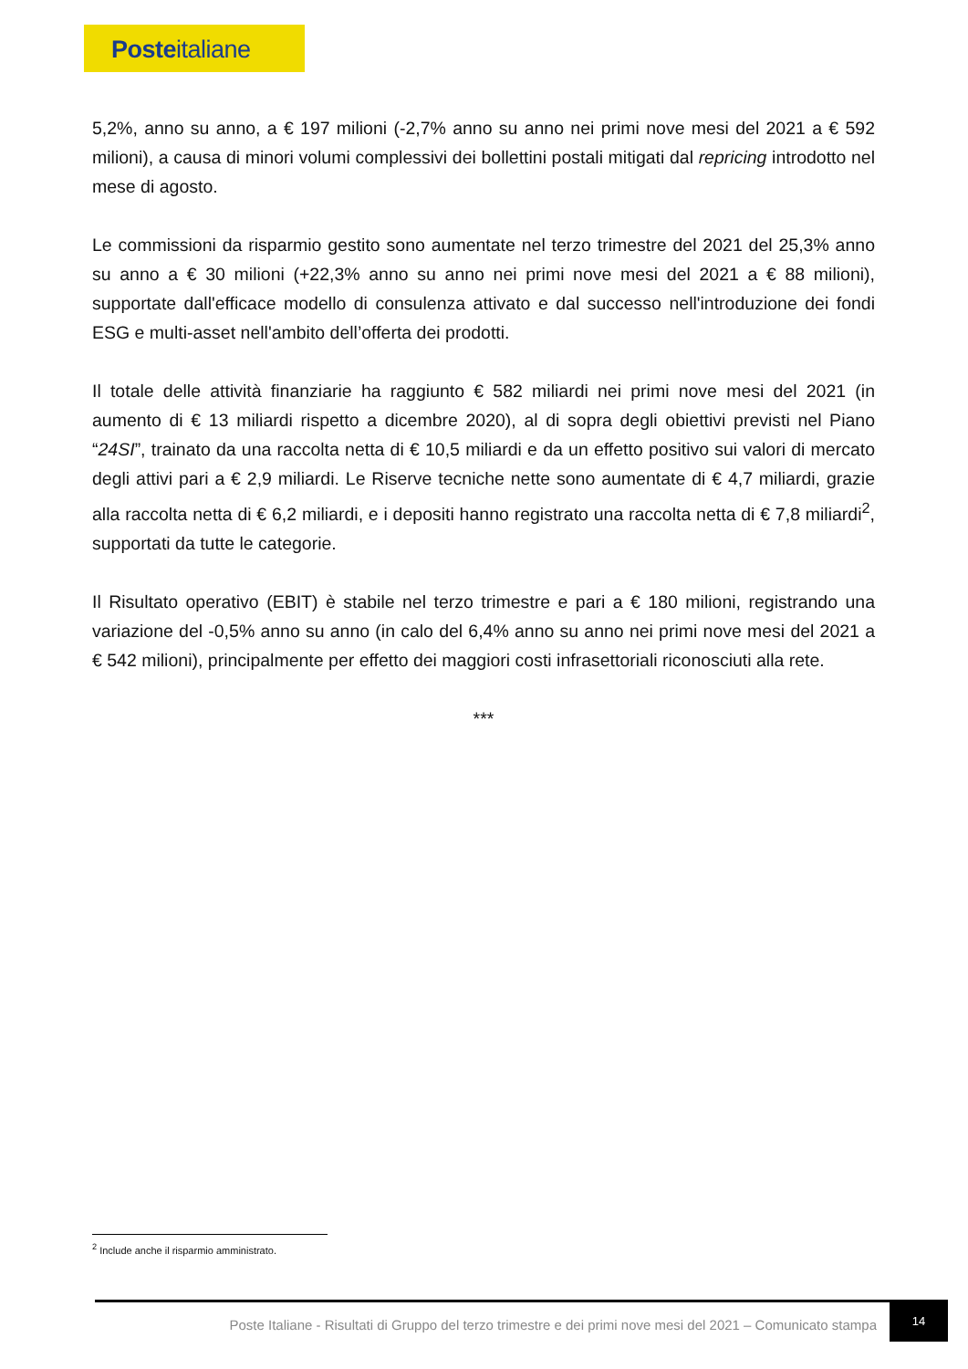Posteitaliane
5,2%, anno su anno, a € 197 milioni (-2,7% anno su anno nei primi nove mesi del 2021 a € 592 milioni), a causa di minori volumi complessivi dei bollettini postali mitigati dal repricing introdotto nel mese di agosto.
Le commissioni da risparmio gestito sono aumentate nel terzo trimestre del 2021 del 25,3% anno su anno a € 30 milioni (+22,3% anno su anno nei primi nove mesi del 2021 a € 88 milioni), supportate dall'efficace modello di consulenza attivato e dal successo nell'introduzione dei fondi ESG e multi-asset nell'ambito dell’offerta dei prodotti.
Il totale delle attività finanziarie ha raggiunto € 582 miliardi nei primi nove mesi del 2021 (in aumento di € 13 miliardi rispetto a dicembre 2020), al di sopra degli obiettivi previsti nel Piano “24SI”, trainato da una raccolta netta di € 10,5 miliardi e da un effetto positivo sui valori di mercato degli attivi pari a € 2,9 miliardi. Le Riserve tecniche nette sono aumentate di € 4,7 miliardi, grazie alla raccolta netta di € 6,2 miliardi, e i depositi hanno registrato una raccolta netta di € 7,8 miliardi<sup>2</sup>, supportati da tutte le categorie.
Il Risultato operativo (EBIT) è stabile nel terzo trimestre e pari a € 180 milioni, registrando una variazione del -0,5% anno su anno (in calo del 6,4% anno su anno nei primi nove mesi del 2021 a € 542 milioni), principalmente per effetto dei maggiori costi infrasettoriali riconosciuti alla rete.
***
<sup>2</sup> Include anche il risparmio amministrato.
Poste Italiane - Risultati di Gruppo del terzo trimestre e dei primi nove mesi del 2021 – Comunicato stampa
14